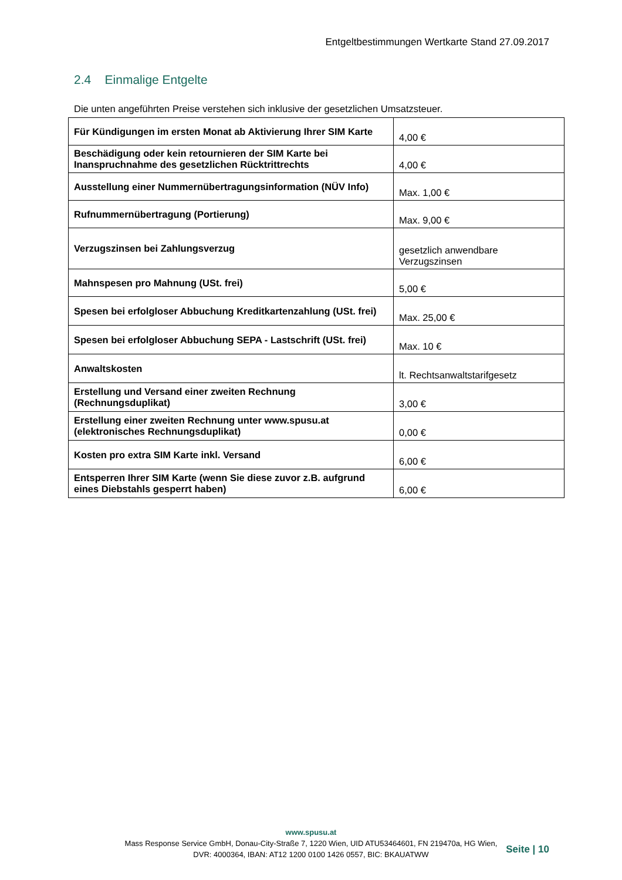Entgeltbestimmungen Wertkarte Stand 27.09.2017
2.4 Einmalige Entgelte
Die unten angeführten Preise verstehen sich inklusive der gesetzlichen Umsatzsteuer.
| Für Kündigungen im ersten Monat ab Aktivierung Ihrer SIM Karte | 4,00 € |
| Beschädigung oder kein retournieren der SIM Karte bei Inanspruchnahme des gesetzlichen Rücktrittrechts | 4,00 € |
| Ausstellung einer Nummernübertragungsinformation (NÜV Info) | Max. 1,00 € |
| Rufnummernübertragung (Portierung) | Max. 9,00 € |
| Verzugszinsen bei Zahlungsverzug | gesetzlich anwendbare Verzugszinsen |
| Mahnspesen pro Mahnung (USt. frei) | 5,00 € |
| Spesen bei erfolgloser Abbuchung Kreditkartenzahlung (USt. frei) | Max. 25,00 € |
| Spesen bei erfolgloser Abbuchung SEPA - Lastschrift (USt. frei) | Max. 10 € |
| Anwaltskosten | lt. Rechtsanwaltstarifgesetz |
| Erstellung und Versand einer zweiten Rechnung (Rechnungsduplikat) | 3,00 € |
| Erstellung einer zweiten Rechnung unter www.spusu.at (elektronisches Rechnungsduplikat) | 0,00 € |
| Kosten pro extra SIM Karte inkl. Versand | 6,00 € |
| Entsperren Ihrer SIM Karte (wenn Sie diese zuvor z.B. aufgrund eines Diebstahls gesperrt haben) | 6,00 € |
www.spusu.at
Mass Response Service GmbH, Donau-City-Straße 7, 1220 Wien, UID ATU53464601, FN 219470a, HG Wien,
DVR: 4000364, IBAN: AT12 1200 0100 1426 0557, BIC: BKAUATWW
Seite | 10